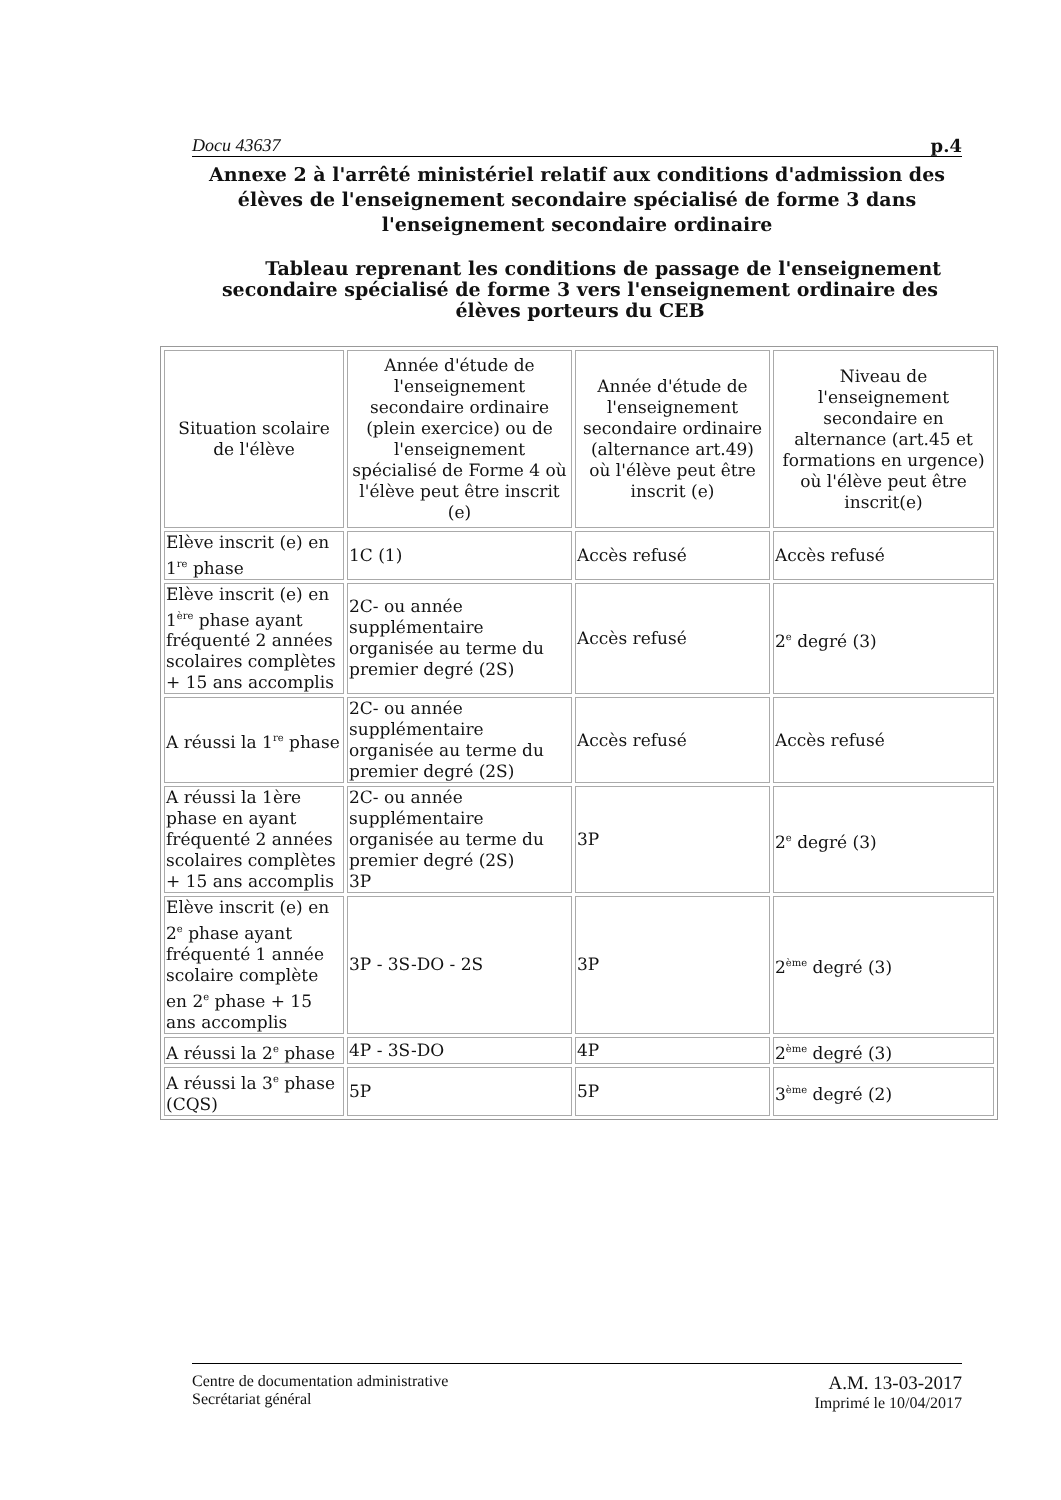Docu 43637 p.4
Annexe 2 à l'arrêté ministériel relatif aux conditions d'admission des élèves de l'enseignement secondaire spécialisé de forme 3 dans l'enseignement secondaire ordinaire
Tableau reprenant les conditions de passage de l'enseignement secondaire spécialisé de forme 3 vers l'enseignement ordinaire des élèves porteurs du CEB
| Situation scolaire de l'élève | Année d'étude de l'enseignement secondaire ordinaire (plein exercice) ou de l'enseignement spécialisé de Forme 4 où l'élève peut être inscrit (e) | Année d'étude de l'enseignement secondaire ordinaire (alternance art.49) où l'élève peut être inscrit (e) | Niveau de l'enseignement secondaire en alternance (art.45 et formations en urgence) où l'élève peut être inscrit(e) |
| --- | --- | --- | --- |
| Elève inscrit (e) en 1<sup>re</sup> phase | 1C (1) | Accès refusé | Accès refusé |
| Elève inscrit (e) en 1<sup>ère</sup> phase ayant fréquenté 2 années scolaires complètes + 15 ans accomplis | 2C- ou année supplémentaire organisée au terme du premier degré (2S) | Accès refusé | 2<sup>e</sup> degré (3) |
| A réussi la 1<sup>re</sup> phase | 2C- ou année supplémentaire organisée au terme du premier degré (2S) | Accès refusé | Accès refusé |
| A réussi la 1ère phase en ayant fréquenté 2 années scolaires complètes + 15 ans accomplis | 2C- ou année supplémentaire organisée au terme du premier degré (2S) 3P | 3P | 2<sup>e</sup> degré (3) |
| Elève inscrit (e) en 2<sup>e</sup> phase ayant fréquenté 1 année scolaire complète en 2<sup>e</sup> phase + 15 ans accomplis | 3P - 3S-DO - 2S | 3P | 2<sup>ème</sup> degré (3) |
| A réussi la 2<sup>e</sup> phase | 4P - 3S-DO | 4P | 2<sup>ème</sup> degré (3) |
| A réussi la 3<sup>e</sup> phase (CQS) | 5P | 5P | 3<sup>ème</sup> degré (2) |
Centre de documentation administrative
Secrétariat général
A.M. 13-03-2017
Imprimé le 10/04/2017